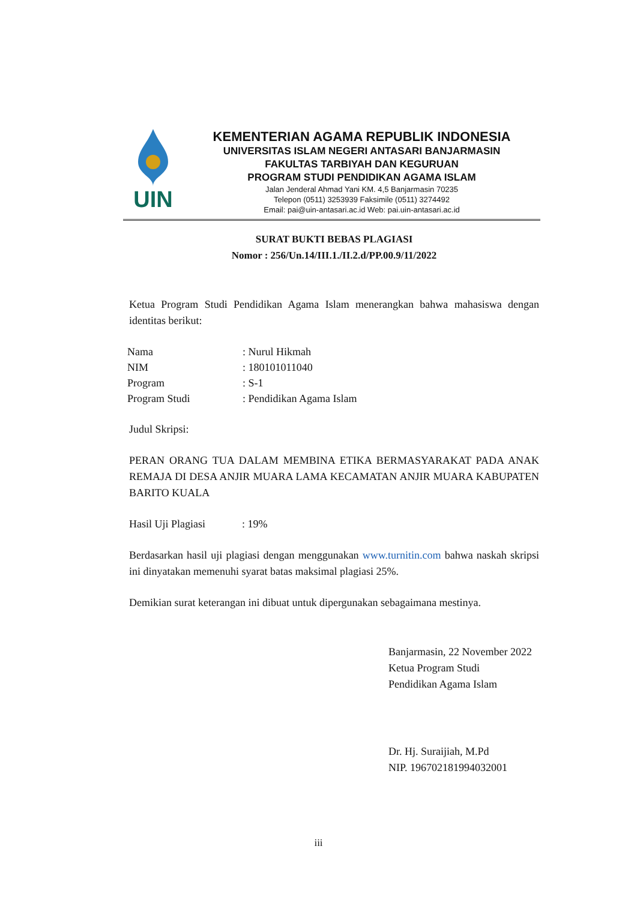UIN
KEMENTERIAN AGAMA REPUBLIK INDONESIA
UNIVERSITAS ISLAM NEGERI ANTASARI BANJARMASIN
FAKULTAS TARBIYAH DAN KEGURUAN
PROGRAM STUDI PENDIDIKAN AGAMA ISLAM
Jalan Jenderal Ahmad Yani KM. 4,5 Banjarmasin 70235
Telepon (0511) 3253939 Faksimile (0511) 3274492
Email: pai@uin-antasari.ac.id Web: pai.uin-antasari.ac.id
SURAT BUKTI BEBAS PLAGIASI
Nomor : 256/Un.14/III.1./II.2.d/PP.00.9/11/2022
Ketua Program Studi Pendidikan Agama Islam menerangkan bahwa mahasiswa dengan identitas berikut:
| Nama | : Nurul Hikmah |
| NIM | : 180101011040 |
| Program | : S-1 |
| Program Studi | : Pendidikan Agama Islam |
Judul Skripsi:
PERAN ORANG TUA DALAM MEMBINA ETIKA BERMASYARAKAT PADA ANAK REMAJA DI DESA ANJIR MUARA LAMA KECAMATAN ANJIR MUARA KABUPATEN BARITO KUALA
Hasil Uji Plagiasi: 19%
Berdasarkan hasil uji plagiasi dengan menggunakan www.turnitin.com bahwa naskah skripsi ini dinyatakan memenuhi syarat batas maksimal plagiasi 25%.
Demikian surat keterangan ini dibuat untuk dipergunakan sebagaimana mestinya.
Banjarmasin, 22 November 2022
Ketua Program Studi
Pendidikan Agama Islam
Dr. Hj. Suraijiah, M.Pd
NIP. 196702181994032001
iii